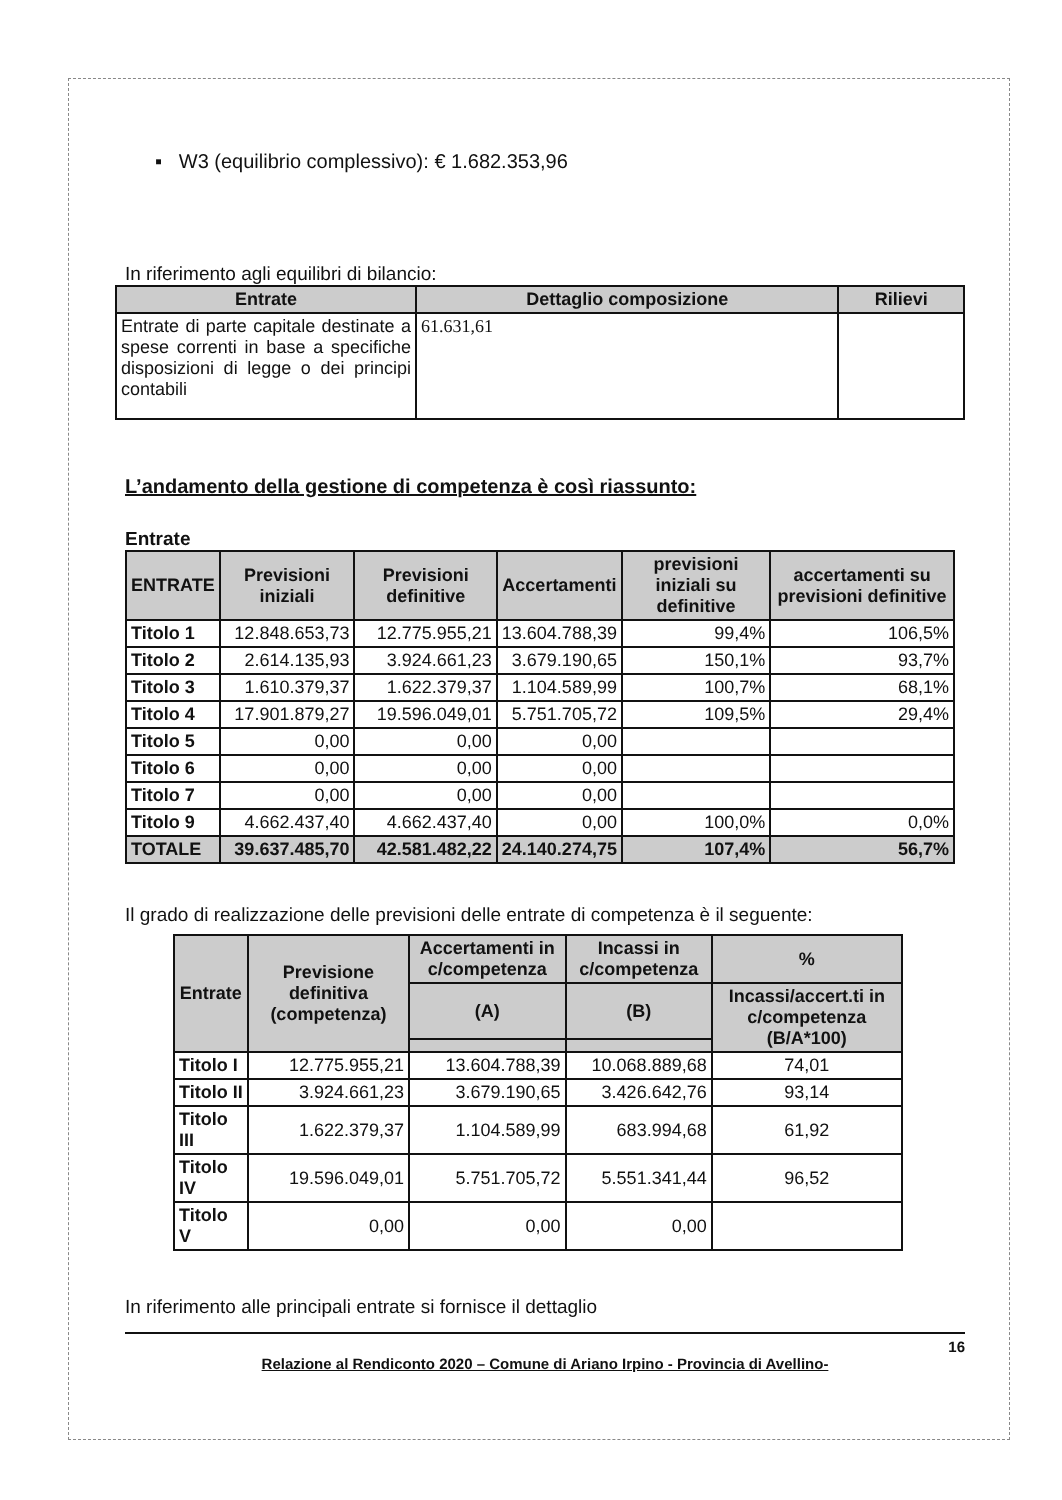▪ W3 (equilibrio complessivo): € 1.682.353,96
In riferimento agli equilibri di bilancio:
| Entrate | Dettaglio composizione | Rilievi |
| --- | --- | --- |
| Entrate di parte capitale destinate a spese correnti in base a specifiche disposizioni di legge o dei principi contabili | 61.631,61 | |
L’andamento della gestione di competenza è così riassunto:
Entrate
| ENTRATE | Previsioni iniziali | Previsioni definitive | Accertamenti | previsioni iniziali su definitive | accertamenti su previsioni definitive |
| --- | --- | --- | --- | --- | --- |
| Titolo 1 | 12.848.653,73 | 12.775.955,21 | 13.604.788,39 | 99,4% | 106,5% |
| Titolo 2 | 2.614.135,93 | 3.924.661,23 | 3.679.190,65 | 150,1% | 93,7% |
| Titolo 3 | 1.610.379,37 | 1.622.379,37 | 1.104.589,99 | 100,7% | 68,1% |
| Titolo 4 | 17.901.879,27 | 19.596.049,01 | 5.751.705,72 | 109,5% | 29,4% |
| Titolo 5 | 0,00 | 0,00 | 0,00 | | |
| Titolo 6 | 0,00 | 0,00 | 0,00 | | |
| Titolo 7 | 0,00 | 0,00 | 0,00 | | |
| Titolo 9 | 4.662.437,40 | 4.662.437,40 | 0,00 | 100,0% | 0,0% |
| TOTALE | 39.637.485,70 | 42.581.482,22 | 24.140.274,75 | 107,4% | 56,7% |
Il grado di realizzazione delle previsioni delle entrate di competenza è il seguente:
| Entrate | Previsione definitiva (competenza) | Accertamenti in c/competenza | Incassi in c/competenza | % |
| --- | --- | --- | --- | --- |
| | | (A) | (B) | Incassi/accert.ti in c/competenza (B/A*100) |
| Titolo I | 12.775.955,21 | 13.604.788,39 | 10.068.889,68 | 74,01 |
| Titolo II | 3.924.661,23 | 3.679.190,65 | 3.426.642,76 | 93,14 |
| Titolo III | 1.622.379,37 | 1.104.589,99 | 683.994,68 | 61,92 |
| Titolo IV | 19.596.049,01 | 5.751.705,72 | 5.551.341,44 | 96,52 |
| Titolo V | 0,00 | 0,00 | 0,00 | |
In riferimento alle principali entrate si fornisce il dettaglio
16
Relazione al Rendiconto 2020 – Comune di Ariano Irpino - Provincia di Avellino-